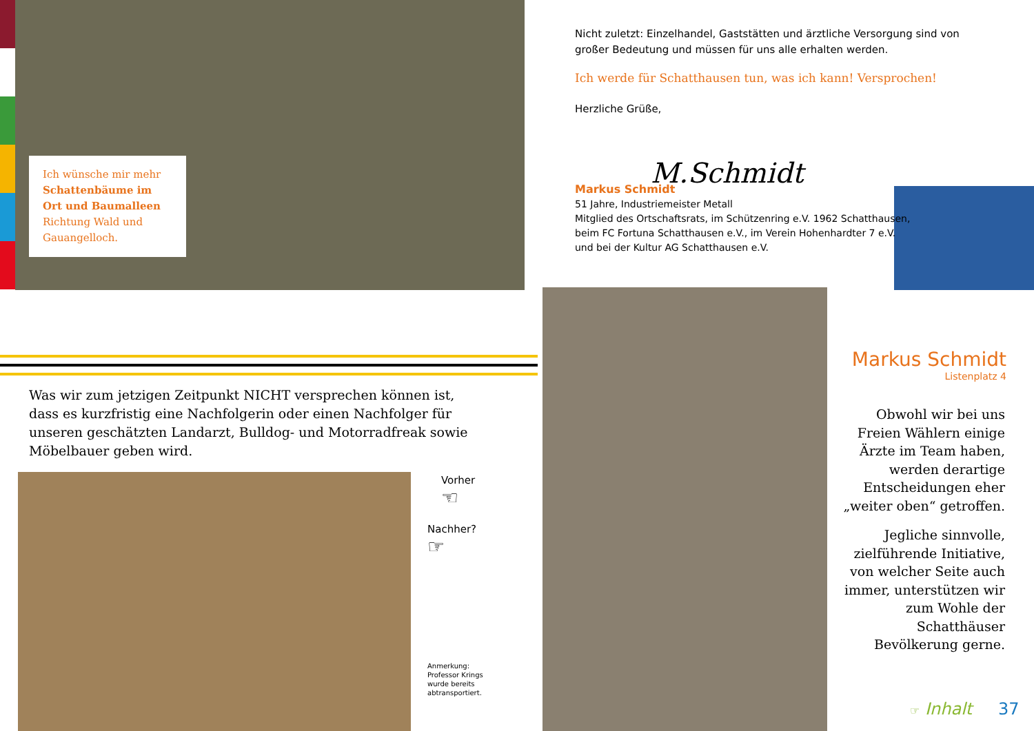Ich wünsche mir mehr Schattenbäume im Ort und Baumalleen Richtung Wald und Gauangelloch.
Nicht zuletzt: Einzelhandel, Gaststätten und ärztliche Versorgung sind von großer Bedeutung und müssen für uns alle erhalten werden.
Ich werde für Schatthausen tun, was ich kann! Versprochen!
Herzliche Grüße,
M.Schmidt
Markus Schmidt
51 Jahre, Industriemeister Metall
Mitglied des Ortschaftsrats, im Schützenring e.V. 1962 Schatthausen,
beim FC Fortuna Schatthausen e.V., im Verein Hohenhardter 7 e.V.
und bei der Kultur AG Schatthausen e.V.
Was wir zum jetzigen Zeitpunkt NICHT versprechen können ist, dass es kurzfristig eine Nachfolgerin oder einen Nachfolger für unseren geschätzten Landarzt, Bulldog- und Motorradfreak sowie Möbelbauer geben wird.
Vorher
☜
Nachher?
☞
Anmerkung:
Professor Krings
wurde bereits
abtransportiert.
Markus Schmidt
Listenplatz 4
Obwohl wir bei uns Freien Wählern einige Ärzte im Team haben, werden derartige Entscheidungen eher „weiter oben“ getroffen.
Jegliche sinnvolle, zielführende Initiative, von welcher Seite auch immer, unterstützen wir zum Wohle der Schatthäuser Bevölkerung gerne.
☞ Inhalt 37